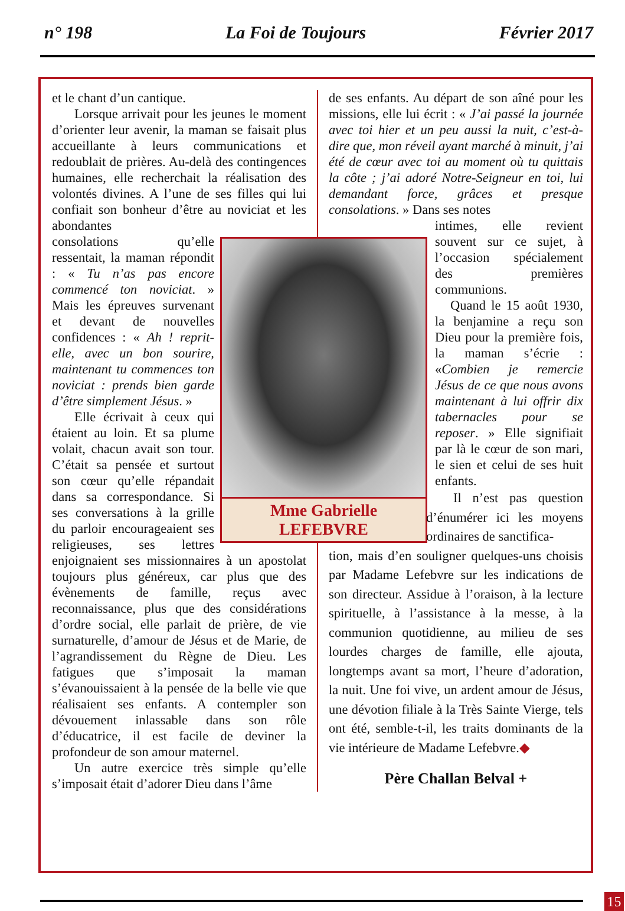n° 198 La Foi de Toujours Février 2017
et le chant d’un cantique.
Lorsque arrivait pour les jeunes le moment d’orienter leur avenir, la maman se faisait plus accueillante à leurs communications et redoublait de prières. Au-delà des contingences humaines, elle recherchait la réalisation des volontés divines. A l’une de ses filles qui lui confiait son bonheur d’être au noviciat et les abondantes
Mme Gabrielle
LEFEBVRE
consolations qu’elle ressentait, la maman répondit : « Tu n’as pas encore commencé ton noviciat. » Mais les épreuves survenant et devant de nouvelles confidences : « Ah ! reprit-elle, avec un bon sourire, maintenant tu commences ton noviciat : prends bien garde d’être simplement Jésus. »
Elle écrivait à ceux qui étaient au loin. Et sa plume volait, chacun avait son tour. C’était sa pensée et surtout son cœur qu’elle répandait dans sa correspondance. Si ses conversations à la grille du parloir encourageaient ses religieuses, ses lettres enjoignaient ses missionnaires à un apostolat toujours plus généreux, car plus que des évènements de famille, reçus avec reconnaissance, plus que des considérations d’ordre social, elle parlait de prière, de vie surnaturelle, d’amour de Jésus et de Marie, de l’agrandissement du Règne de Dieu. Les fatigues que s’imposait la maman s’évanouissaient à la pensée de la belle vie que réalisaient ses enfants. A contempler son dévouement inlassable dans son rôle d’éducatrice, il est facile de deviner la profondeur de son amour maternel.
Un autre exercice très simple qu’elle s’imposait était d’adorer Dieu dans l’âme
de ses enfants. Au départ de son aîné pour les missions, elle lui écrit : « J’ai passé la journée avec toi hier et un peu aussi la nuit, c’est-à-dire que, mon réveil ayant marché à minuit, j’ai été de cœur avec toi au moment où tu quittais la côte ; j’ai adoré Notre-Seigneur en toi, lui demandant force, grâces et presque consolations. » Dans ses notes
intimes, elle revient souvent sur ce sujet, à l’occasion spécialement des premières communions.
Quand le 15 août 1930, la benjamine a reçu son Dieu pour la première fois, la maman s’écrie : «Combien je remercie Jésus de ce que nous avons maintenant à lui offrir dix tabernacles pour se reposer. » Elle signifiait par là le cœur de son mari, le sien et celui de ses huit enfants.
Il n’est pas question d’énumérer ici les moyens ordinaires de sanctifica-
tion, mais d’en souligner quelques-uns choisis par Madame Lefebvre sur les indications de son directeur. Assidue à l’oraison, à la lecture spirituelle, à l’assistance à la messe, à la communion quotidienne, au milieu de ses lourdes charges de famille, elle ajouta, longtemps avant sa mort, l’heure d’adoration, la nuit. Une foi vive, un ardent amour de Jésus, une dévotion filiale à la Très Sainte Vierge, tels ont été, semble-t-il, les traits dominants de la vie intérieure de Madame Lefebvre.◆
Père Challan Belval +
15